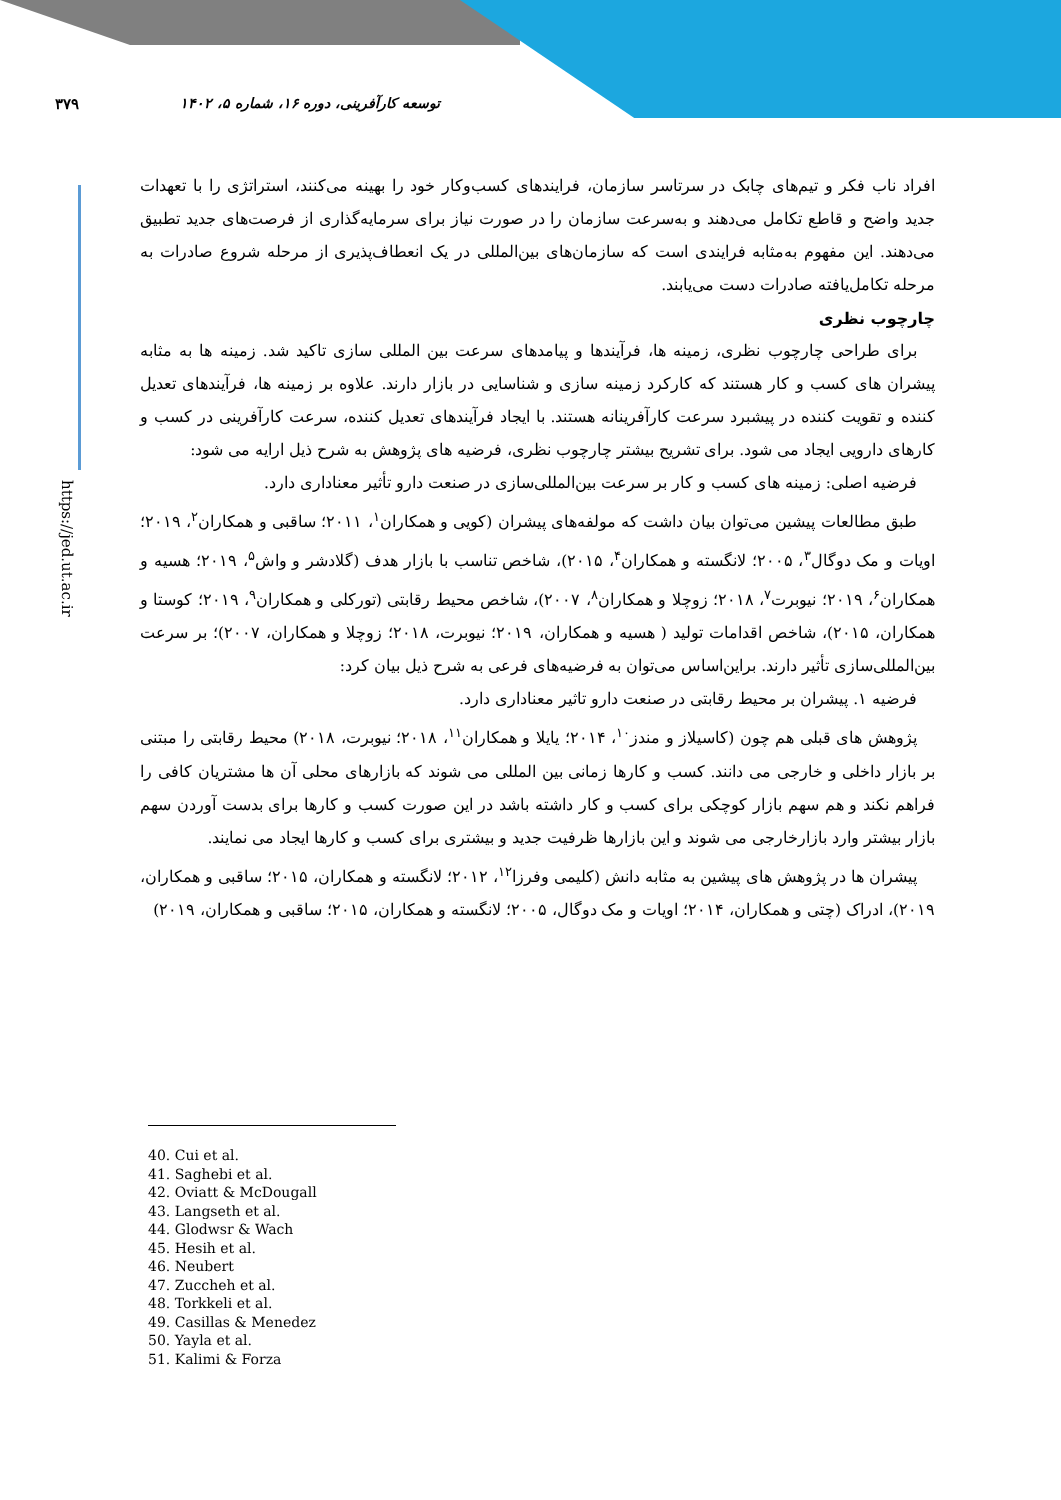۳۷۹ توسعه کارآفرینی، دوره ۱۶، شماره ۵، ۱۴۰۲
https://jed.ut.ac.ir
افراد ناب فکر و تیم‌های چابک در سرتاسر سازمان، فرایندهای کسب‌وکار خود را بهینه می‌کنند، استراتژی را با تعهدات جدید واضح و قاطع تکامل می‌دهند و به‌سرعت سازمان را در صورت نیاز برای سرمایه‌گذاری از فرصت‌های جدید تطبیق می‌دهند. این مفهوم به‌مثابه فرایندی است که سازمان‌های بین‌المللی در یک انعطاف‌پذیری از مرحله شروع صادرات به مرحله تکامل‌یافته صادرات دست می‌یابند.
چارچوب نظری
برای طراحی چارچوب نظری، زمینه ها، فرآیندها و پیامدهای سرعت بین المللی سازی تاکید شد. زمینه ها به مثابه پیشران های کسب و کار هستند که کارکرد زمینه سازی و شناسایی در بازار دارند. علاوه بر زمینه ها، فرآیندهای تعدیل کننده و تقویت کننده در پیشبرد سرعت کارآفرینانه هستند. با ایجاد فرآیندهای تعدیل کننده، سرعت کارآفرینی در کسب و کارهای دارویی ایجاد می شود. برای تشریح بیشتر چارچوب نظری، فرضیه های پژوهش به شرح ذیل ارایه می شود:
فرضیه اصلی: زمینه های کسب و کار بر سرعت بین‌المللی‌سازی در صنعت دارو تأثیر معناداری دارد.
طبق مطالعات پیشین می‌توان بیان داشت که مولفه‌های پیشران (کویی و همکاران<sup>۱</sup>، ۲۰۱۱؛ ساقبی و همکاران<sup>۲</sup>، ۲۰۱۹؛ اویات و مک دوگال<sup>۳</sup>، ۲۰۰۵؛ لانگسته و همکاران<sup>۴</sup>، ۲۰۱۵)، شاخص تناسب با بازار هدف (گلادشر و واش<sup>۵</sup>، ۲۰۱۹؛ هسیه و همکاران<sup>۶</sup>، ۲۰۱۹؛ نیوبرت<sup>۷</sup>، ۲۰۱۸؛ زوچلا و همکاران<sup>۸</sup>، ۲۰۰۷)، شاخص محیط رقابتی (تورکلی و همکاران<sup>۹</sup>، ۲۰۱۹؛ کوستا و همکاران، ۲۰۱۵)، شاخص اقدامات تولید ( هسیه و همکاران، ۲۰۱۹؛ نیوبرت، ۲۰۱۸؛ زوچلا و همکاران، ۲۰۰۷)؛ بر سرعت بین‌المللی‌سازی تأثیر دارند. براین‌اساس می‌توان به فرضیه‌های فرعی به شرح ذیل بیان کرد:
فرضیه ۱. پیشران بر محیط رقابتی در صنعت دارو تاثیر معناداری دارد.
پژوهش های قبلی هم چون (کاسیلاز و مندز<sup>۱۰</sup>، ۲۰۱۴؛ یایلا و همکاران<sup>۱۱</sup>، ۲۰۱۸؛ نیوبرت، ۲۰۱۸) محیط رقابتی را مبتنی بر بازار داخلی و خارجی می دانند. کسب و کارها زمانی بین المللی می شوند که بازارهای محلی آن ها مشتریان کافی را فراهم نکند و هم سهم بازار کوچکی برای کسب و کار داشته باشد در این صورت کسب و کارها برای بدست آوردن سهم بازار بیشتر وارد بازارخارجی می شوند و این بازارها ظرفیت جدید و بیشتری برای کسب و کارها ایجاد می نمایند.
پیشران ها در پژوهش های پیشین به مثابه دانش (کلیمی وفرزا<sup>۱۲</sup>، ۲۰۱۲؛ لانگسته و همکاران، ۲۰۱۵؛ ساقبی و همکاران، ۲۰۱۹)، ادراک (چتی و همکاران، ۲۰۱۴؛ اویات و مک دوگال، ۲۰۰۵؛ لانگسته و همکاران، ۲۰۱۵؛ ساقبی و همکاران، ۲۰۱۹)
40. Cui et al.
41. Saghebi et al.
42. Oviatt & McDougall
43. Langseth et al.
44. Glodwsr & Wach
45. Hesih et al.
46. Neubert
47. Zuccheh et al.
48. Torkkeli et al.
49. Casillas & Menedez
50. Yayla et al.
51. Kalimi & Forza